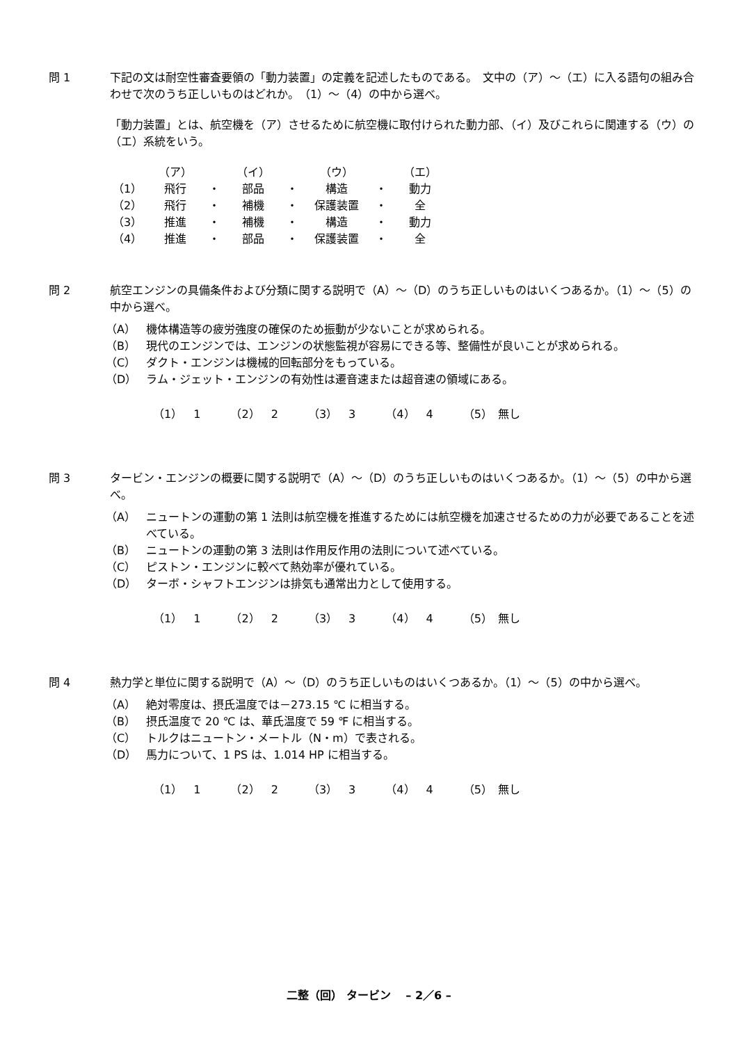問 1 下記の文は耐空性審査要領の「動力装置」の定義を記述したものである。　文中の（ア）～（エ）に入る語句の組み合わせで次のうち正しいものはどれか。　（1）～（4）の中から選べ。
「動力装置」とは、航空機を（ア）させるために航空機に取付けられた動力部、（イ）及びこれらに関連する（ウ）の（エ）系統をいう。
| | （ア） | | （イ） | | （ウ） | | （エ） |
| （1） | 飛行 | ・ | 部品 | ・ | 構造 | ・ | 動力 |
| （2） | 飛行 | ・ | 補機 | ・ | 保護装置 | ・ | 全 |
| （3） | 推進 | ・ | 補機 | ・ | 構造 | ・ | 動力 |
| （4） | 推進 | ・ | 部品 | ・ | 保護装置 | ・ | 全 |
問 2 航空エンジンの具備条件および分類に関する説明で（A）～（D）のうち正しいものはいくつあるか。（1）～（5）の中から選べ。
（A） 機体構造等の疲労強度の確保のため振動が少ないことが求められる。
（B） 現代のエンジンでは、エンジンの状態監視が容易にできる等、整備性が良いことが求められる。
（C） ダクト・エンジンは機械的回転部分をもっている。
（D） ラム・ジェット・エンジンの有効性は遷音速または超音速の領域にある。
（1）　1 （2）　2 （3）　3 （4）　4 （5）　無し
問 3 タービン・エンジンの概要に関する説明で（A）～（D）のうち正しいものはいくつあるか。（1）～（5）の中から選べ。
（A） ニュートンの運動の第 1 法則は航空機を推進するためには航空機を加速させるための力が必要であることを述べている。
（B） ニュートンの運動の第 3 法則は作用反作用の法則について述べている。
（C） ピストン・エンジンに較べて熱効率が優れている。
（D） ターボ・シャフトエンジンは排気も通常出力として使用する。
（1）　1 （2）　2 （3）　3 （4）　4 （5）　無し
問 4 熱力学と単位に関する説明で（A）～（D）のうち正しいものはいくつあるか。（1）～（5）の中から選べ。
（A） 絶対零度は、摂氏温度では－273.15 ℃ に相当する。
（B） 摂氏温度で 20 ℃ は、華氏温度で 59 ℉ に相当する。
（C） トルクはニュートン・メートル（N・m）で表される。
（D） 馬力について、1 PS は、1.014 HP に相当する。
（1）　1 （2）　2 （3）　3 （4）　4 （5）　無し
二整（回） タービン　 – 2／6 –